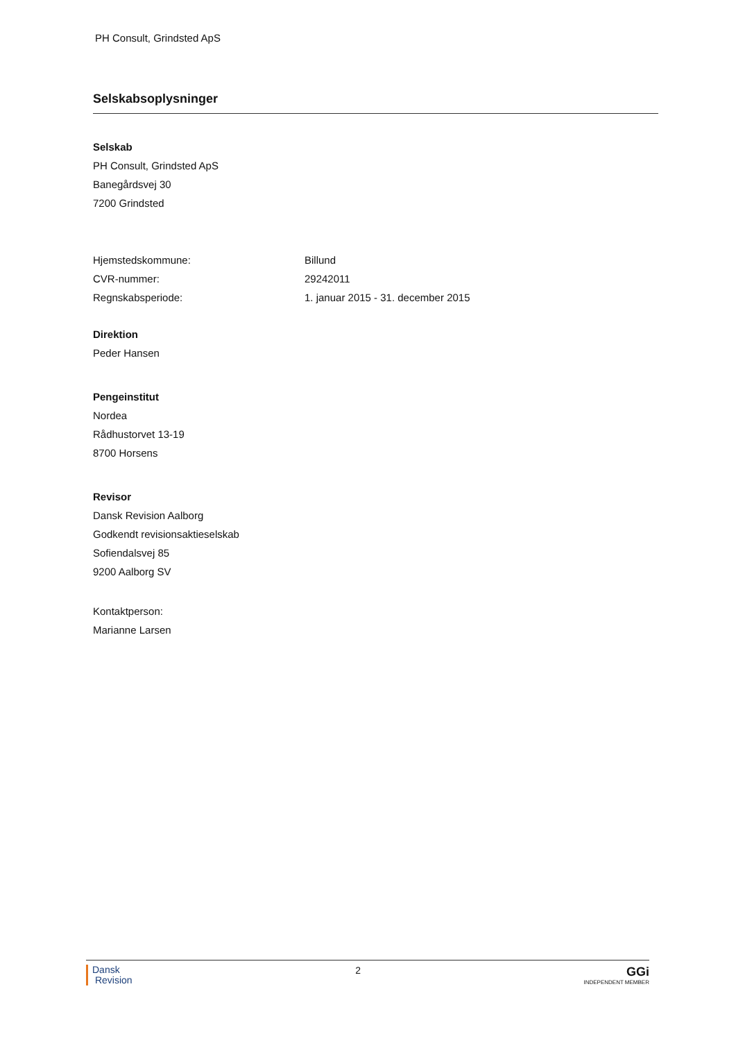PH Consult, Grindsted ApS
Selskabsoplysninger
Selskab
PH Consult, Grindsted ApS
Banegårdsvej 30
7200 Grindsted
Hjemstedskommune: Billund
CVR-nummer: 29242011
Regnskabsperiode: 1. januar 2015 - 31. december 2015
Direktion
Peder Hansen
Pengeinstitut
Nordea
Rådhustorvet 13-19
8700 Horsens
Revisor
Dansk Revision Aalborg
Godkendt revisionsaktieselskab
Sofiendalsvej 85
9200 Aalborg SV
Kontaktperson:
Marianne Larsen
Dansk
Revision
2
GGi
INDEPENDENT MEMBER